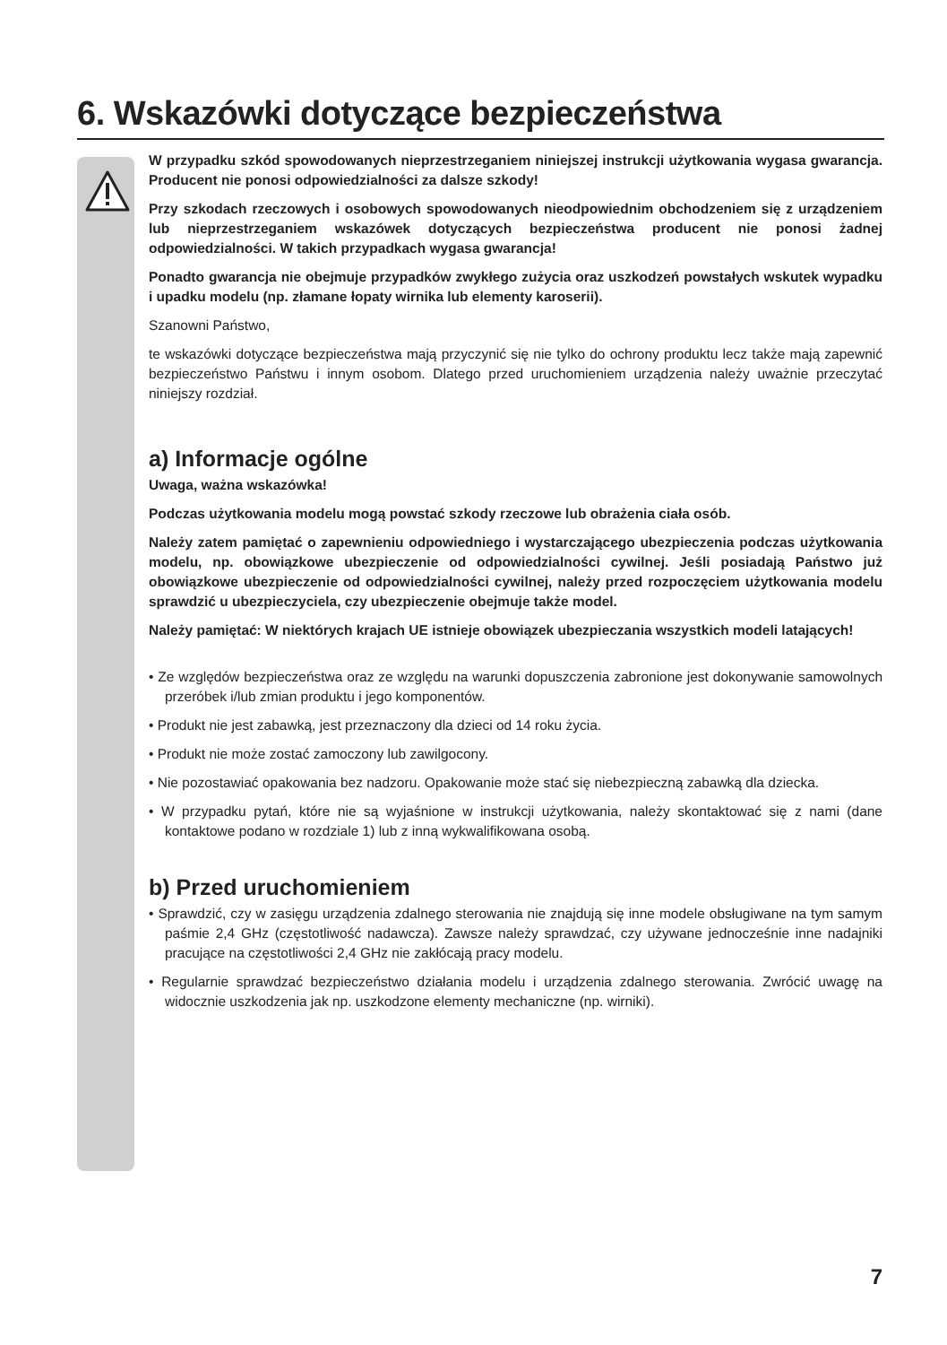6. Wskazówki dotyczące bezpieczeństwa
W przypadku szkód spowodowanych nieprzestrzeganiem niniejszej instrukcji użytkowania wygasa gwarancja. Producent nie ponosi odpowiedzialności za dalsze szkody!
Przy szkodach rzeczowych i osobowych spowodowanych nieodpowiednim obchodzeniem się z urządzeniem lub nieprzestrzeganiem wskazówek dotyczących bezpieczeństwa producent nie ponosi żadnej odpowiedzialności. W takich przypadkach wygasa gwarancja!
Ponadto gwarancja nie obejmuje przypadków zwykłego zużycia oraz uszkodzeń powstałych wskutek wypadku i upadku modelu (np. złamane łopaty wirnika lub elementy karoserii).
Szanowni Państwo,
te wskazówki dotyczące bezpieczeństwa mają przyczynić się nie tylko do ochrony produktu lecz także mają zapewnić bezpieczeństwo Państwu i innym osobom. Dlatego przed uruchomieniem urządzenia należy uważnie przeczytać niniejszy rozdział.
a) Informacje ogólne
Uwaga, ważna wskazówka!
Podczas użytkowania modelu mogą powstać szkody rzeczowe lub obrażenia ciała osób.
Należy zatem pamiętać o zapewnieniu odpowiedniego i wystarczającego ubezpieczenia podczas użytkowania modelu, np. obowiązkowe ubezpieczenie od odpowiedzialności cywilnej. Jeśli posiadają Państwo już obowiązkowe ubezpieczenie od odpowiedzialności cywilnej, należy przed rozpoczęciem użytkowania modelu sprawdzić u ubezpieczyciela, czy ubezpieczenie obejmuje także model.
Należy pamiętać: W niektórych krajach UE istnieje obowiązek ubezpieczania wszystkich modeli latających!
• Ze względów bezpieczeństwa oraz ze względu na warunki dopuszczenia zabronione jest dokonywanie samowolnych przeróbek i/lub zmian produktu i jego komponentów.
• Produkt nie jest zabawką, jest przeznaczony dla dzieci od 14 roku życia.
• Produkt nie może zostać zamoczony lub zawilgocony.
• Nie pozostawiać opakowania bez nadzoru. Opakowanie może stać się niebezpieczną zabawką dla dziecka.
• W przypadku pytań, które nie są wyjaśnione w instrukcji użytkowania, należy skontaktować się z nami (dane kontaktowe podano w rozdziale 1) lub z inną wykwalifikowana osobą.
b) Przed uruchomieniem
• Sprawdzić, czy w zasięgu urządzenia zdalnego sterowania nie znajdują się inne modele obsługiwane na tym samym paśmie 2,4 GHz (częstotliwość nadawcza). Zawsze należy sprawdzać, czy używane jednocześnie inne nadajniki pracujące na częstotliwości 2,4 GHz nie zakłócają pracy modelu.
• Regularnie sprawdzać bezpieczeństwo działania modelu i urządzenia zdalnego sterowania. Zwrócić uwagę na widocznie uszkodzenia jak np. uszkodzone elementy mechaniczne (np. wirniki).
7